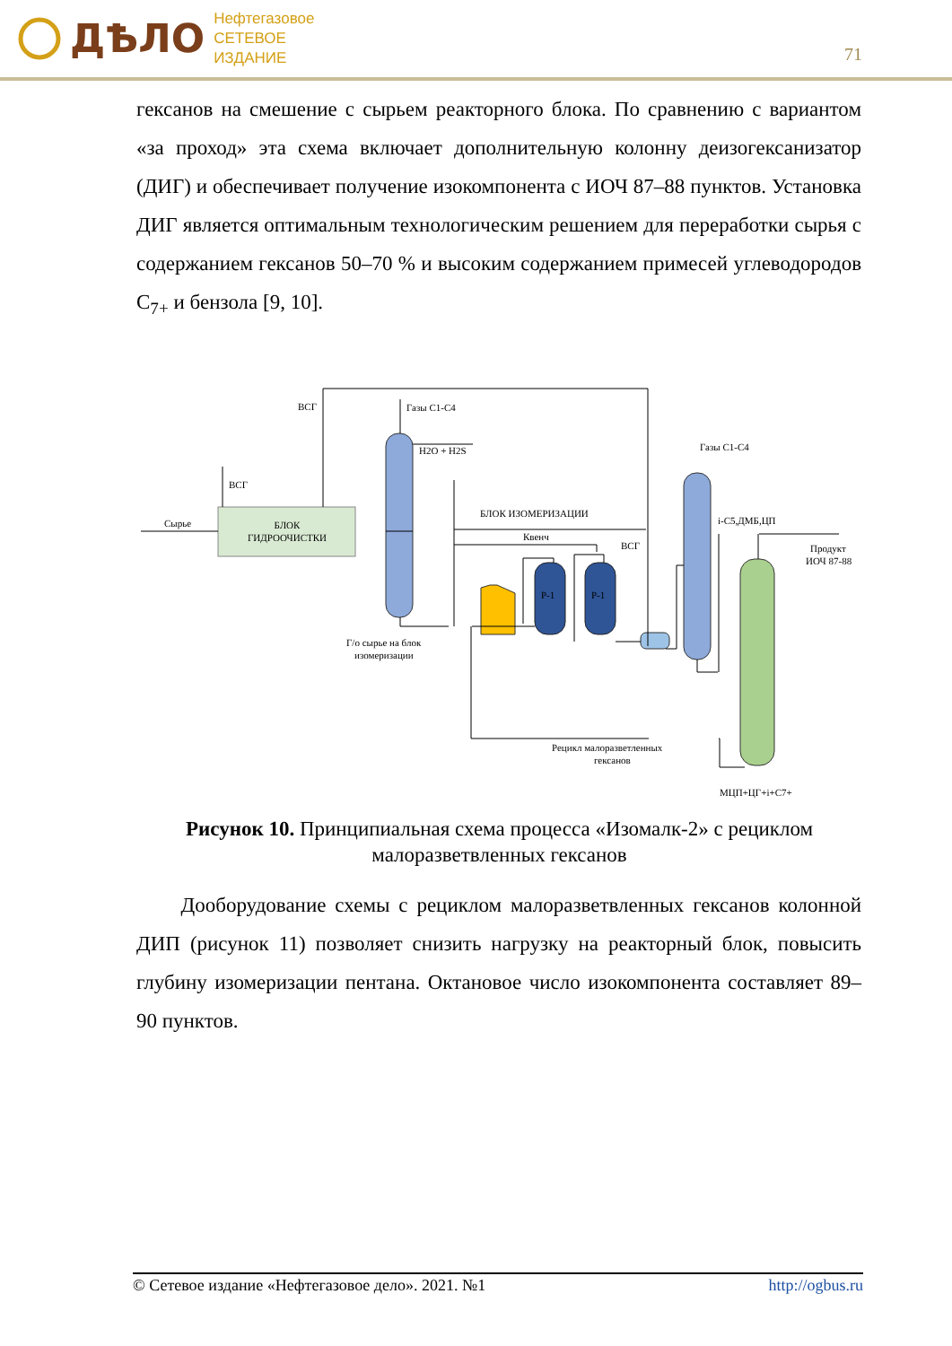ДѢЛО Нефтегазовое
СЕТЕВОЕ
ИЗДАНИЕ
71
гексанов на смешение с сырьем реакторного блока. По сравнению с вариантом «за проход» эта схема включает дополнительную колонну деизогексанизатор (ДИГ) и обеспечивает получение изокомпонента с ИОЧ 87–88 пунктов. Установка ДИГ является оптимальным технологическим решением для переработки сырья с содержанием гексанов 50–70 % и высоким содержанием примесей углеводородов С<sub>7+</sub> и бензола [9, 10].
БЛОК
ГИДРООЧИСТКИ
Сырье
ВСГ
ВСГ
Газы C1-C4
H2O + H2S
БЛОК ИЗОМЕРИЗАЦИИ
Квенч
ВСГ
Р-1
Р-1
Газы C1-C4
i-C5,ДМБ,ЦП
Продукт
ИОЧ 87-88
Г/о сырье на блок
изомеризации
Рецикл малоразветленных
гексанов
МЦП+ЦГ+i+C7+
Рисунок 10. Принципиальная схема процесса «Изомалк-2» с рециклом малоразветвленных гексанов
Дооборудование схемы с рециклом малоразветвленных гексанов колонной ДИП (рисунок 11) позволяет снизить нагрузку на реакторный блок, повысить глубину изомеризации пентана. Октановое число изокомпонента составляет 89–90 пунктов.
© Сетевое издание «Нефтегазовое дело». 2021. №1 http://ogbus.ru